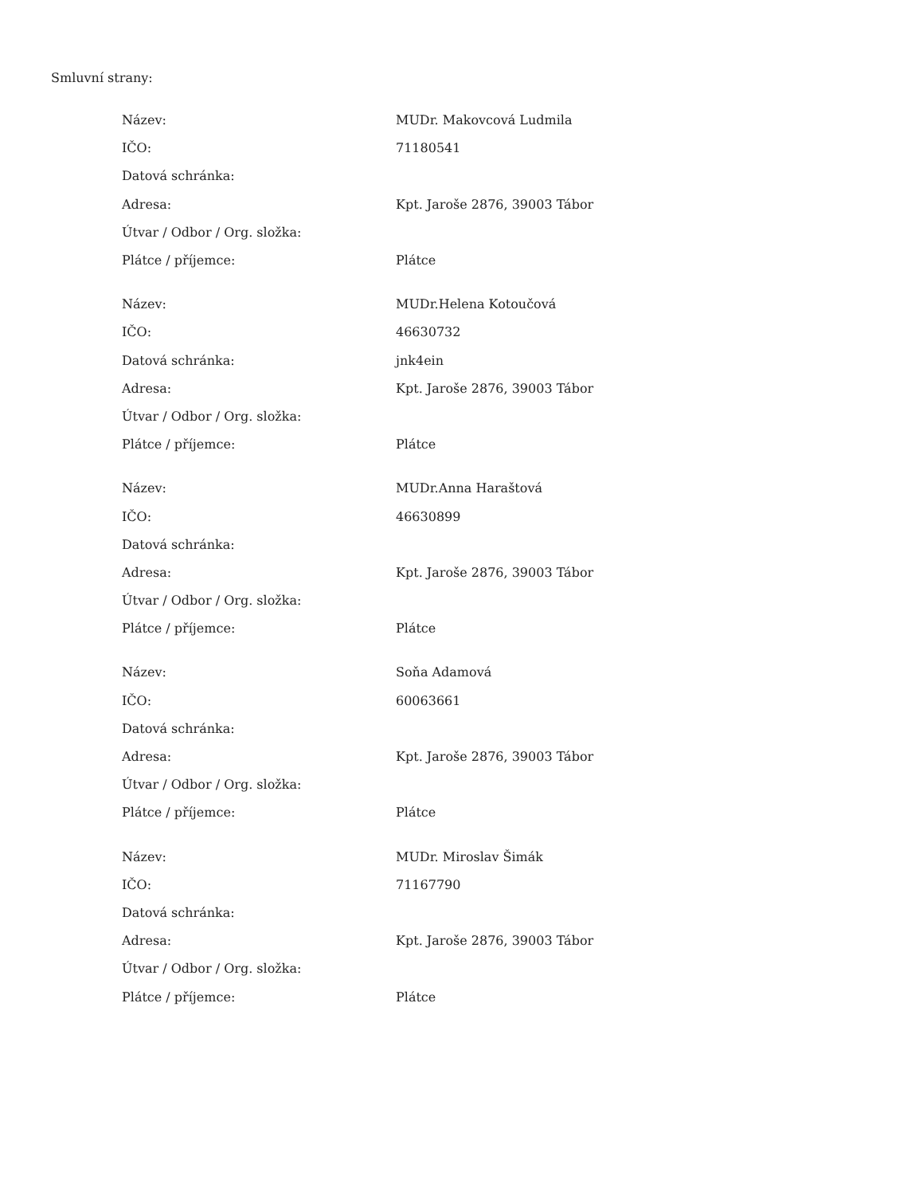Smluvní strany:
| Název: | MUDr. Makovcová Ludmila |
| IČO: | 71180541 |
| Datová schránka: | |
| Adresa: | Kpt. Jaroše 2876, 39003 Tábor |
| Útvar / Odbor / Org. složka: | |
| Plátce / příjemce: | Plátce |
| Název: | MUDr.Helena Kotoučová |
| IČO: | 46630732 |
| Datová schránka: | jnk4ein |
| Adresa: | Kpt. Jaroše 2876, 39003 Tábor |
| Útvar / Odbor / Org. složka: | |
| Plátce / příjemce: | Plátce |
| Název: | MUDr.Anna Haraštová |
| IČO: | 46630899 |
| Datová schránka: | |
| Adresa: | Kpt. Jaroše 2876, 39003 Tábor |
| Útvar / Odbor / Org. složka: | |
| Plátce / příjemce: | Plátce |
| Název: | Soňa Adamová |
| IČO: | 60063661 |
| Datová schránka: | |
| Adresa: | Kpt. Jaroše 2876, 39003 Tábor |
| Útvar / Odbor / Org. složka: | |
| Plátce / příjemce: | Plátce |
| Název: | MUDr. Miroslav Šimák |
| IČO: | 71167790 |
| Datová schránka: | |
| Adresa: | Kpt. Jaroše 2876, 39003 Tábor |
| Útvar / Odbor / Org. složka: | |
| Plátce / příjemce: | Plátce |